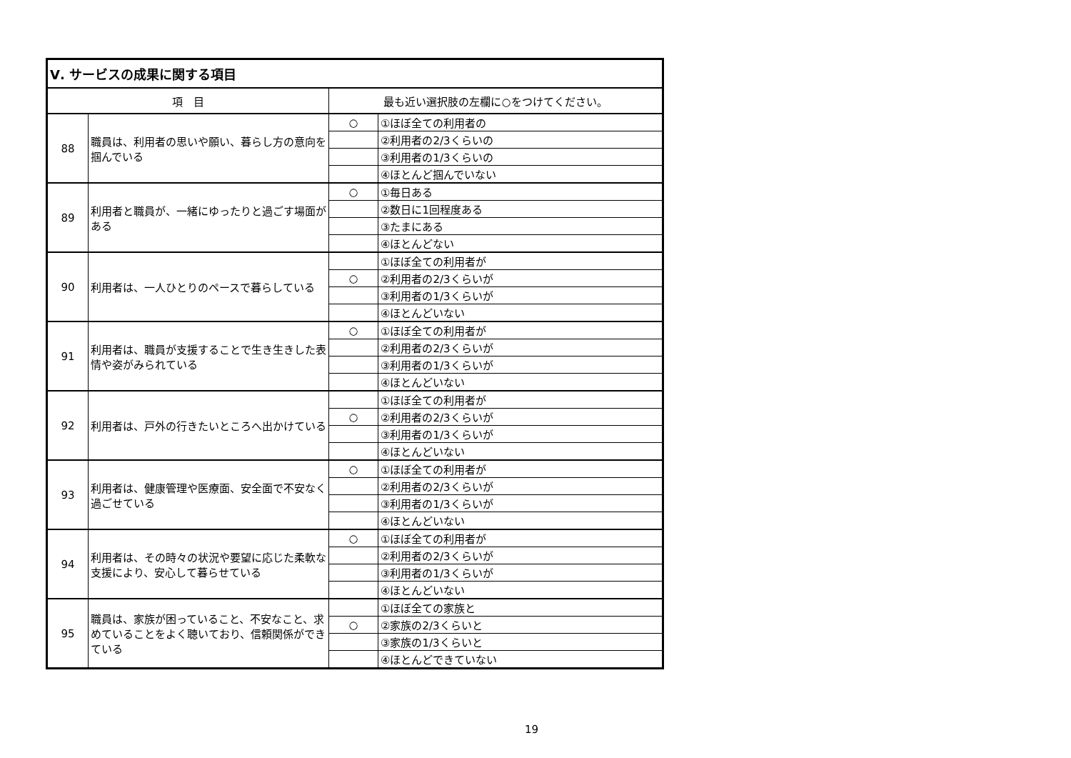| Ⅴ. サービスの成果に関する項目 | | | |
| --- | --- | --- | --- |
| 項 目 | | 最も近い選択肢の左欄に○をつけてください。 | |
| 88 | 職員は、利用者の思いや願い、暮らし方の意向を掴んでいる | ○ | ①ほぼ全ての利用者の |
| | | | ②利用者の2/3くらいの |
| | | | ③利用者の1/3くらいの |
| | | | ④ほとんど掴んでいない |
| 89 | 利用者と職員が、一緒にゆったりと過ごす場面がある | ○ | ①毎日ある |
| | | | ②数日に1回程度ある |
| | | | ③たまにある |
| | | | ④ほとんどない |
| 90 | 利用者は、一人ひとりのペースで暮らしている | | ①ほぼ全ての利用者が |
| | | ○ | ②利用者の2/3くらいが |
| | | | ③利用者の1/3くらいが |
| | | | ④ほとんどいない |
| 91 | 利用者は、職員が支援することで生き生きした表情や姿がみられている | ○ | ①ほぼ全ての利用者が |
| | | | ②利用者の2/3くらいが |
| | | | ③利用者の1/3くらいが |
| | | | ④ほとんどいない |
| 92 | 利用者は、戸外の行きたいところへ出かけている | | ①ほぼ全ての利用者が |
| | | ○ | ②利用者の2/3くらいが |
| | | | ③利用者の1/3くらいが |
| | | | ④ほとんどいない |
| 93 | 利用者は、健康管理や医療面、安全面で不安なく過ごせている | ○ | ①ほぼ全ての利用者が |
| | | | ②利用者の2/3くらいが |
| | | | ③利用者の1/3くらいが |
| | | | ④ほとんどいない |
| 94 | 利用者は、その時々の状況や要望に応じた柔軟な支援により、安心して暮らせている | ○ | ①ほぼ全ての利用者が |
| | | | ②利用者の2/3くらいが |
| | | | ③利用者の1/3くらいが |
| | | | ④ほとんどいない |
| 95 | 職員は、家族が困っていること、不安なこと、求めていることをよく聴いており、信頼関係ができている | | ①ほぼ全ての家族と |
| | | ○ | ②家族の2/3くらいと |
| | | | ③家族の1/3くらいと |
| | | | ④ほとんどできていない |
19